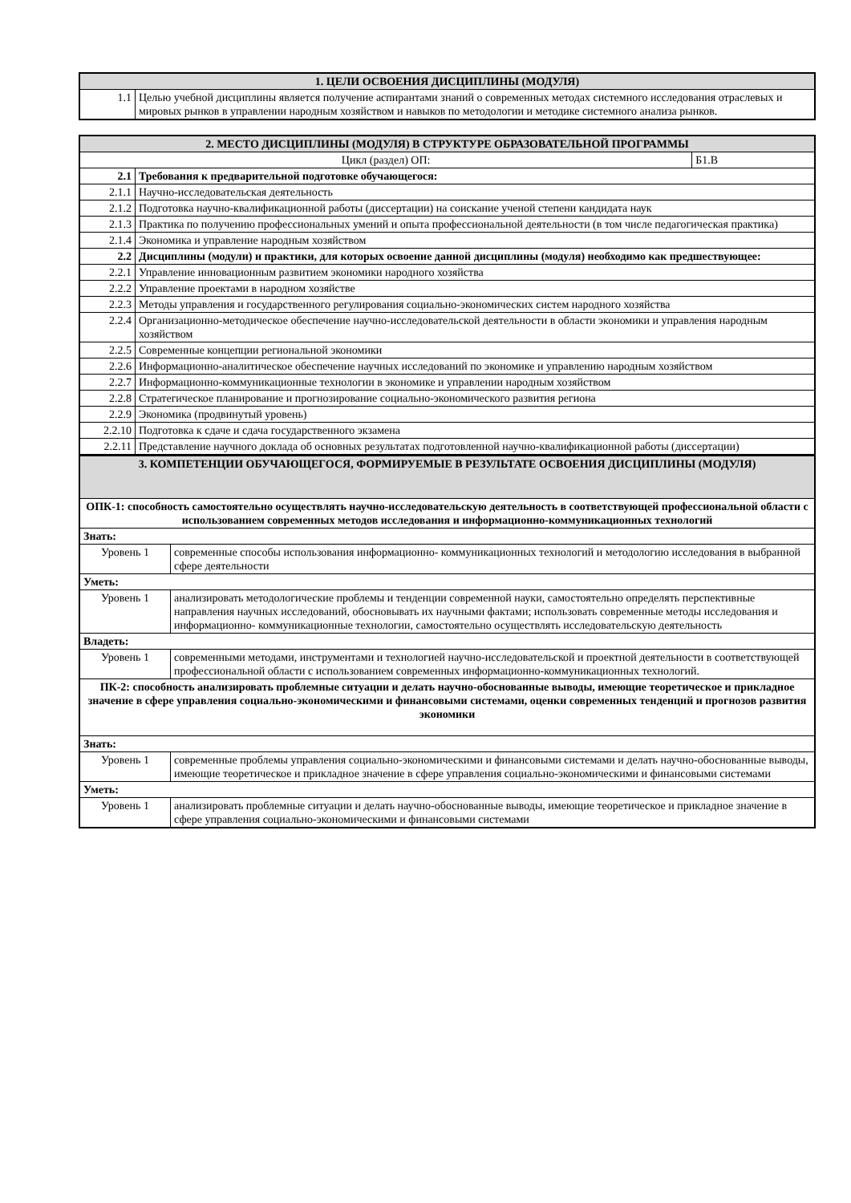| 1. ЦЕЛИ ОСВОЕНИЯ ДИСЦИПЛИНЫ (МОДУЛЯ) | |
| --- | --- |
| 1.1 | Целью учебной дисциплины является получение аспирантами знаний о современных методах системного исследования отраслевых и мировых рынков в управлении народным хозяйством и навыков по методологии и методике системного анализа рынков. |
| 2. МЕСТО ДИСЦИПЛИНЫ (МОДУЛЯ) В СТРУКТУРЕ ОБРАЗОВАТЕЛЬНОЙ ПРОГРАММЫ | | |
| --- | --- | --- |
| Цикл (раздел) ОП: | | Б1.В |
| 2.1 | Требования к предварительной подготовке обучающегося: | |
| 2.1.1 | Научно-исследовательская деятельность | |
| 2.1.2 | Подготовка научно-квалификационной работы (диссертации) на соискание ученой степени кандидата наук | |
| 2.1.3 | Практика по получению профессиональных умений и опыта профессиональной деятельности (в том числе педагогическая практика) | |
| 2.1.4 | Экономика и управление народным хозяйством | |
| 2.2 | Дисциплины (модули) и практики, для которых освоение данной дисциплины (модуля) необходимо как предшествующее: | |
| 2.2.1 | Управление инновационным развитием экономики народного хозяйства | |
| 2.2.2 | Управление проектами в народном хозяйстве | |
| 2.2.3 | Методы управления и государственного регулирования социально-экономических систем народного хозяйства | |
| 2.2.4 | Организационно-методическое обеспечение научно-исследовательской деятельности в области экономики и управления народным хозяйством | |
| 2.2.5 | Современные концепции региональной экономики | |
| 2.2.6 | Информационно-аналитическое обеспечение научных исследований по экономике и управлению народным хозяйством | |
| 2.2.7 | Информационно-коммуникационные технологии в экономике и управлении народным хозяйством | |
| 2.2.8 | Стратегическое планирование и прогнозирование социально-экономического развития региона | |
| 2.2.9 | Экономика (продвинутый уровень) | |
| 2.2.10 | Подготовка к сдаче и сдача государственного экзамена | |
| 2.2.11 | Представление научного доклада об основных результатах подготовленной научно-квалификационной работы (диссертации) | |
| 3. КОМПЕТЕНЦИИ ОБУЧАЮЩЕГОСЯ, ФОРМИРУЕМЫЕ В РЕЗУЛЬТАТЕ ОСВОЕНИЯ ДИСЦИПЛИНЫ (МОДУЛЯ) | |
| --- | --- |
| ОПК-1: способность самостоятельно осуществлять научно-исследовательскую деятельность в соответствующей профессиональной области с использованием современных методов исследования и информационно-коммуникационных технологий | |
| Знать: | |
| Уровень 1 | современные способы использования информационно- коммуникационных технологий и методологию исследования в выбранной сфере деятельности |
| Уметь: | |
| Уровень 1 | анализировать методологические проблемы и тенденции современной науки, самостоятельно определять перспективные направления научных исследований, обосновывать их научными фактами; использовать современные методы исследования и информационно- коммуникационные технологии, самостоятельно осуществлять исследовательскую деятельность |
| Владеть: | |
| Уровень 1 | современными методами, инструментами и технологией научно-исследовательской и проектной деятельности в соответствующей профессиональной области с использованием современных информационно-коммуникационных технологий. |
| ПК-2: способность анализировать проблемные ситуации и делать научно-обоснованные выводы, имеющие теоретическое и прикладное значение в сфере управления социально-экономическими и финансовыми системами, оценки современных тенденций и прогнозов развития экономики | |
| Знать: | |
| Уровень 1 | современные проблемы управления социально-экономическими и финансовыми системами и делать научно-обоснованные выводы, имеющие теоретическое и прикладное значение в сфере управления социально-экономическими и финансовыми системами |
| Уметь: | |
| Уровень 1 | анализировать проблемные ситуации и делать научно-обоснованные выводы, имеющие теоретическое и прикладное значение в сфере управления социально-экономическими и финансовыми системами |